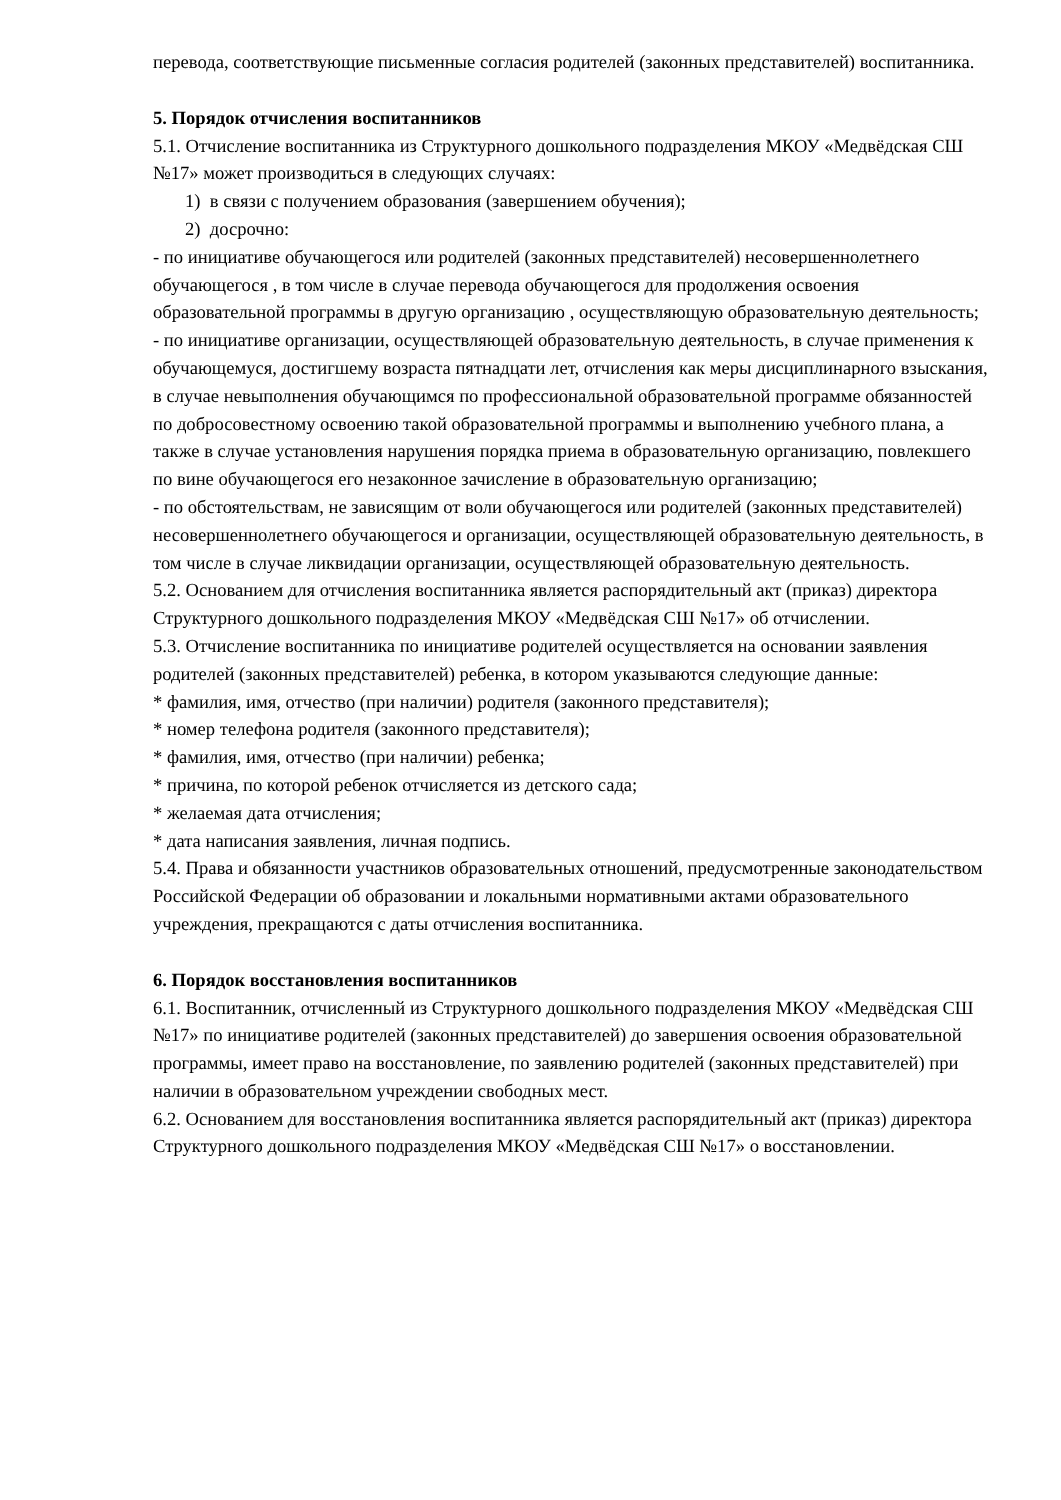перевода, соответствующие письменные согласия родителей (законных представителей) воспитанника.
5. Порядок отчисления воспитанников
5.1. Отчисление воспитанника из Структурного дошкольного подразделения МКОУ «Медвёдская СШ №17» может производиться в следующих случаях:
1) в связи с получением образования (завершением обучения);
2) досрочно:
- по инициативе обучающегося или родителей (законных представителей) несовершеннолетнего обучающегося , в том числе в случае перевода обучающегося для продолжения освоения образовательной программы в другую организацию , осуществляющую образовательную деятельность;
- по инициативе организации, осуществляющей образовательную деятельность, в случае применения к обучающемуся, достигшему возраста пятнадцати лет, отчисления как меры дисциплинарного взыскания, в случае невыполнения обучающимся по профессиональной образовательной программе обязанностей по добросовестному освоению такой образовательной программы и выполнению учебного плана, а также в случае установления нарушения порядка приема в образовательную организацию, повлекшего по вине обучающегося его незаконное зачисление в образовательную организацию;
- по обстоятельствам, не зависящим от воли обучающегося или родителей (законных представителей) несовершеннолетнего обучающегося и организации, осуществляющей образовательную деятельность, в том числе в случае ликвидации организации, осуществляющей образовательную деятельность.
5.2. Основанием для отчисления воспитанника является распорядительный акт (приказ) директора Структурного дошкольного подразделения МКОУ «Медвёдская СШ №17» об отчислении.
5.3. Отчисление воспитанника по инициативе родителей осуществляется на основании заявления родителей (законных представителей) ребенка, в котором указываются следующие данные:
* фамилия, имя, отчество (при наличии) родителя (законного представителя);
* номер телефона родителя (законного представителя);
* фамилия, имя, отчество (при наличии) ребенка;
* причина, по которой ребенок отчисляется из детского сада;
* желаемая дата отчисления;
* дата написания заявления, личная подпись.
5.4. Права и обязанности участников образовательных отношений, предусмотренные законодательством Российской Федерации об образовании и локальными нормативными актами образовательного учреждения, прекращаются с даты отчисления воспитанника.
6. Порядок восстановления воспитанников
6.1. Воспитанник, отчисленный из Структурного дошкольного подразделения МКОУ «Медвёдская СШ №17» по инициативе родителей (законных представителей) до завершения освоения образовательной программы, имеет право на восстановление, по заявлению родителей (законных представителей) при наличии в образовательном учреждении свободных мест.
6.2. Основанием для восстановления воспитанника является распорядительный акт (приказ) директора Структурного дошкольного подразделения МКОУ «Медвёдская СШ №17» о восстановлении.